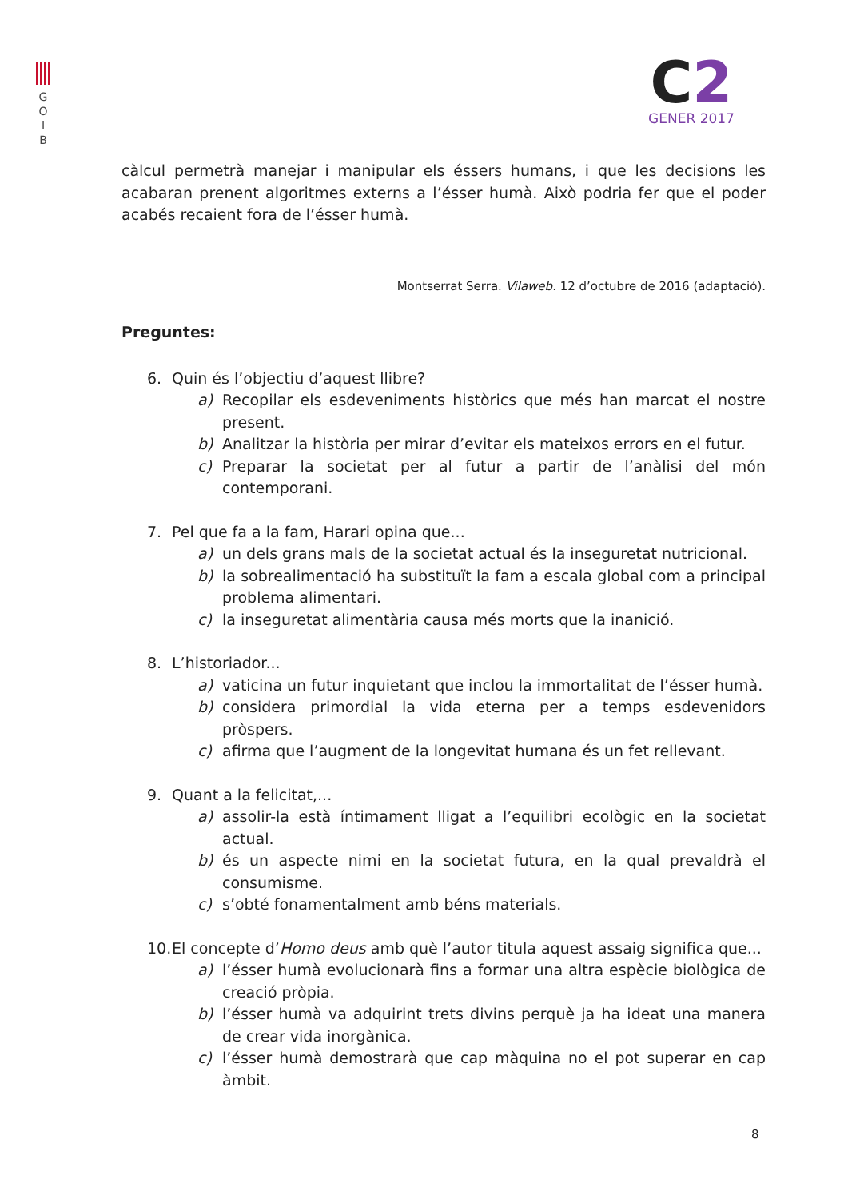G
O
I
B
C2
GENER 2017
càlcul permetrà manejar i manipular els éssers humans, i que les decisions les acabaran prenent algoritmes externs a l’ésser humà. Això podria fer que el poder acabés recaient fora de l’ésser humà.
Montserrat Serra. Vilaweb. 12 d’octubre de 2016 (adaptació).
Preguntes:
6. Quin és l’objectiu d’aquest llibre?
a) Recopilar els esdeveniments històrics que més han marcat el nostre present.
b) Analitzar la història per mirar d’evitar els mateixos errors en el futur.
c) Preparar la societat per al futur a partir de l’anàlisi del món contemporani.
7. Pel que fa a la fam, Harari opina que...
a) un dels grans mals de la societat actual és la inseguretat nutricional.
b) la sobrealimentació ha substituït la fam a escala global com a principal problema alimentari.
c) la inseguretat alimentària causa més morts que la inanició.
8. L’historiador...
a) vaticina un futur inquietant que inclou la immortalitat de l’ésser humà.
b) considera primordial la vida eterna per a temps esdevenidors pròspers.
c) afirma que l’augment de la longevitat humana és un fet rellevant.
9. Quant a la felicitat,...
a) assolir-la està íntimament lligat a l’equilibri ecològic en la societat actual.
b) és un aspecte nimi en la societat futura, en la qual prevaldrà el consumisme.
c) s’obté fonamentalment amb béns materials.
10. El concepte d’Homo deus amb què l’autor titula aquest assaig significa que...
a) l’ésser humà evolucionarà fins a formar una altra espècie biològica de creació pròpia.
b) l’ésser humà va adquirint trets divins perquè ja ha ideat una manera de crear vida inorgànica.
c) l’ésser humà demostrarà que cap màquina no el pot superar en cap àmbit.
8